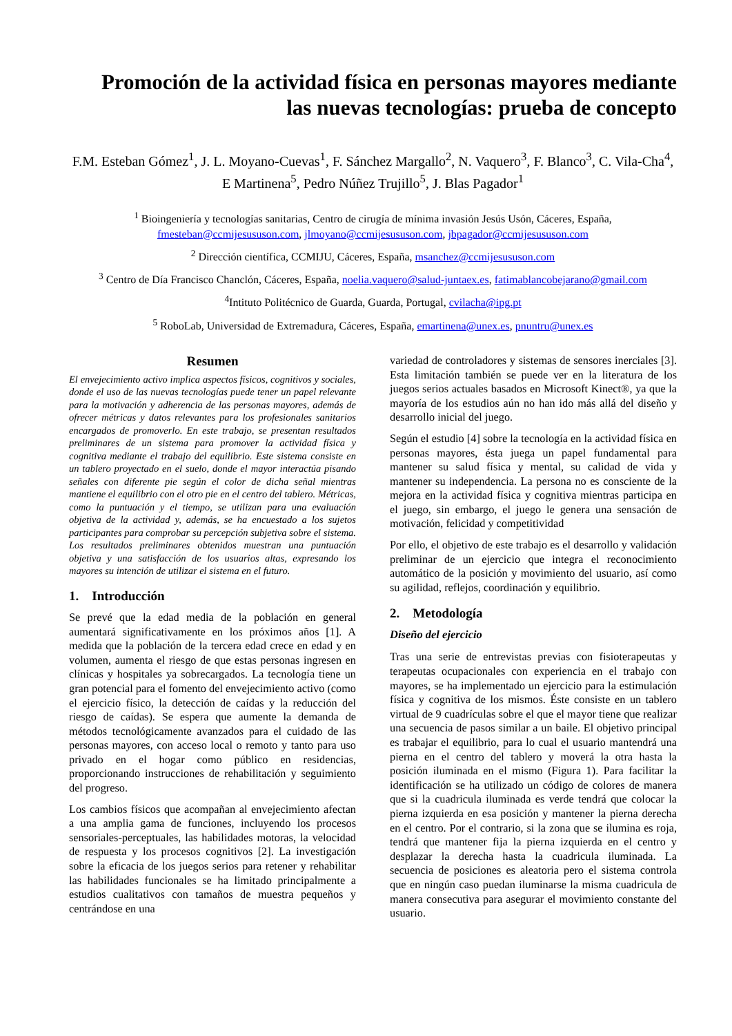Promoción de la actividad física en personas mayores mediante
las nuevas tecnologías: prueba de concepto
F.M. Esteban Gómez<sup>1</sup>, J. L. Moyano-Cuevas<sup>1</sup>, F. Sánchez Margallo<sup>2</sup>, N. Vaquero<sup>3</sup>, F. Blanco<sup>3</sup>, C. Vila-Cha<sup>4</sup>, E Martinena<sup>5</sup>, Pedro Núñez Trujillo<sup>5</sup>, J. Blas Pagador<sup>1</sup>
<sup>1</sup> Bioingeniería y tecnologías sanitarias, Centro de cirugía de mínima invasión Jesús Usón, Cáceres, España, fmesteban@ccmijesususon.com, jlmoyano@ccmijesususon.com, jbpagador@ccmijesususon.com
<sup>2</sup> Dirección científica, CCMIJU, Cáceres, España, msanchez@ccmijesususon.com
<sup>3</sup> Centro de Día Francisco Chanclón, Cáceres, España, noelia.vaquero@salud-juntaex.es, fatimablancobejarano@gmail.com
<sup>4</sup> Intituto Politécnico de Guarda, Guarda, Portugal, cvilacha@ipg.pt
<sup>5</sup> RoboLab, Universidad de Extremadura, Cáceres, España, emartinena@unex.es, pnuntru@unex.es
Resumen
El envejecimiento activo implica aspectos físicos, cognitivos y sociales, donde el uso de las nuevas tecnologías puede tener un papel relevante para la motivación y adherencia de las personas mayores, además de ofrecer métricas y datos relevantes para los profesionales sanitarios encargados de promoverlo. En este trabajo, se presentan resultados preliminares de un sistema para promover la actividad física y cognitiva mediante el trabajo del equilibrio. Este sistema consiste en un tablero proyectado en el suelo, donde el mayor interactúa pisando señales con diferente pie según el color de dicha señal mientras mantiene el equilibrio con el otro pie en el centro del tablero. Métricas, como la puntuación y el tiempo, se utilizan para una evaluación objetiva de la actividad y, además, se ha encuestado a los sujetos participantes para comprobar su percepción subjetiva sobre el sistema. Los resultados preliminares obtenidos muestran una puntuación objetiva y una satisfacción de los usuarios altas, expresando los mayores su intención de utilizar el sistema en el futuro.
1. Introducción
Se prevé que la edad media de la población en general aumentará significativamente en los próximos años [1]. A medida que la población de la tercera edad crece en edad y en volumen, aumenta el riesgo de que estas personas ingresen en clínicas y hospitales ya sobrecargados. La tecnología tiene un gran potencial para el fomento del envejecimiento activo (como el ejercicio físico, la detección de caídas y la reducción del riesgo de caídas). Se espera que aumente la demanda de métodos tecnológicamente avanzados para el cuidado de las personas mayores, con acceso local o remoto y tanto para uso privado en el hogar como público en residencias, proporcionando instrucciones de rehabilitación y seguimiento del progreso.
Los cambios físicos que acompañan al envejecimiento afectan a una amplia gama de funciones, incluyendo los procesos sensoriales-perceptuales, las habilidades motoras, la velocidad de respuesta y los procesos cognitivos [2]. La investigación sobre la eficacia de los juegos serios para retener y rehabilitar las habilidades funcionales se ha limitado principalmente a estudios cualitativos con tamaños de muestra pequeños y centrándose en una
variedad de controladores y sistemas de sensores inerciales [3]. Esta limitación también se puede ver en la literatura de los juegos serios actuales basados en Microsoft Kinect®, ya que la mayoría de los estudios aún no han ido más allá del diseño y desarrollo inicial del juego.
Según el estudio [4] sobre la tecnología en la actividad física en personas mayores, ésta juega un papel fundamental para mantener su salud física y mental, su calidad de vida y mantener su independencia. La persona no es consciente de la mejora en la actividad física y cognitiva mientras participa en el juego, sin embargo, el juego le genera una sensación de motivación, felicidad y competitividad
Por ello, el objetivo de este trabajo es el desarrollo y validación preliminar de un ejercicio que integra el reconocimiento automático de la posición y movimiento del usuario, así como su agilidad, reflejos, coordinación y equilibrio.
2. Metodología
Diseño del ejercicio
Tras una serie de entrevistas previas con fisioterapeutas y terapeutas ocupacionales con experiencia en el trabajo con mayores, se ha implementado un ejercicio para la estimulación física y cognitiva de los mismos. Éste consiste en un tablero virtual de 9 cuadrículas sobre el que el mayor tiene que realizar una secuencia de pasos similar a un baile. El objetivo principal es trabajar el equilibrio, para lo cual el usuario mantendrá una pierna en el centro del tablero y moverá la otra hasta la posición iluminada en el mismo (Figura 1). Para facilitar la identificación se ha utilizado un código de colores de manera que si la cuadricula iluminada es verde tendrá que colocar la pierna izquierda en esa posición y mantener la pierna derecha en el centro. Por el contrario, si la zona que se ilumina es roja, tendrá que mantener fija la pierna izquierda en el centro y desplazar la derecha hasta la cuadricula iluminada. La secuencia de posiciones es aleatoria pero el sistema controla que en ningún caso puedan iluminarse la misma cuadricula de manera consecutiva para asegurar el movimiento constante del usuario.